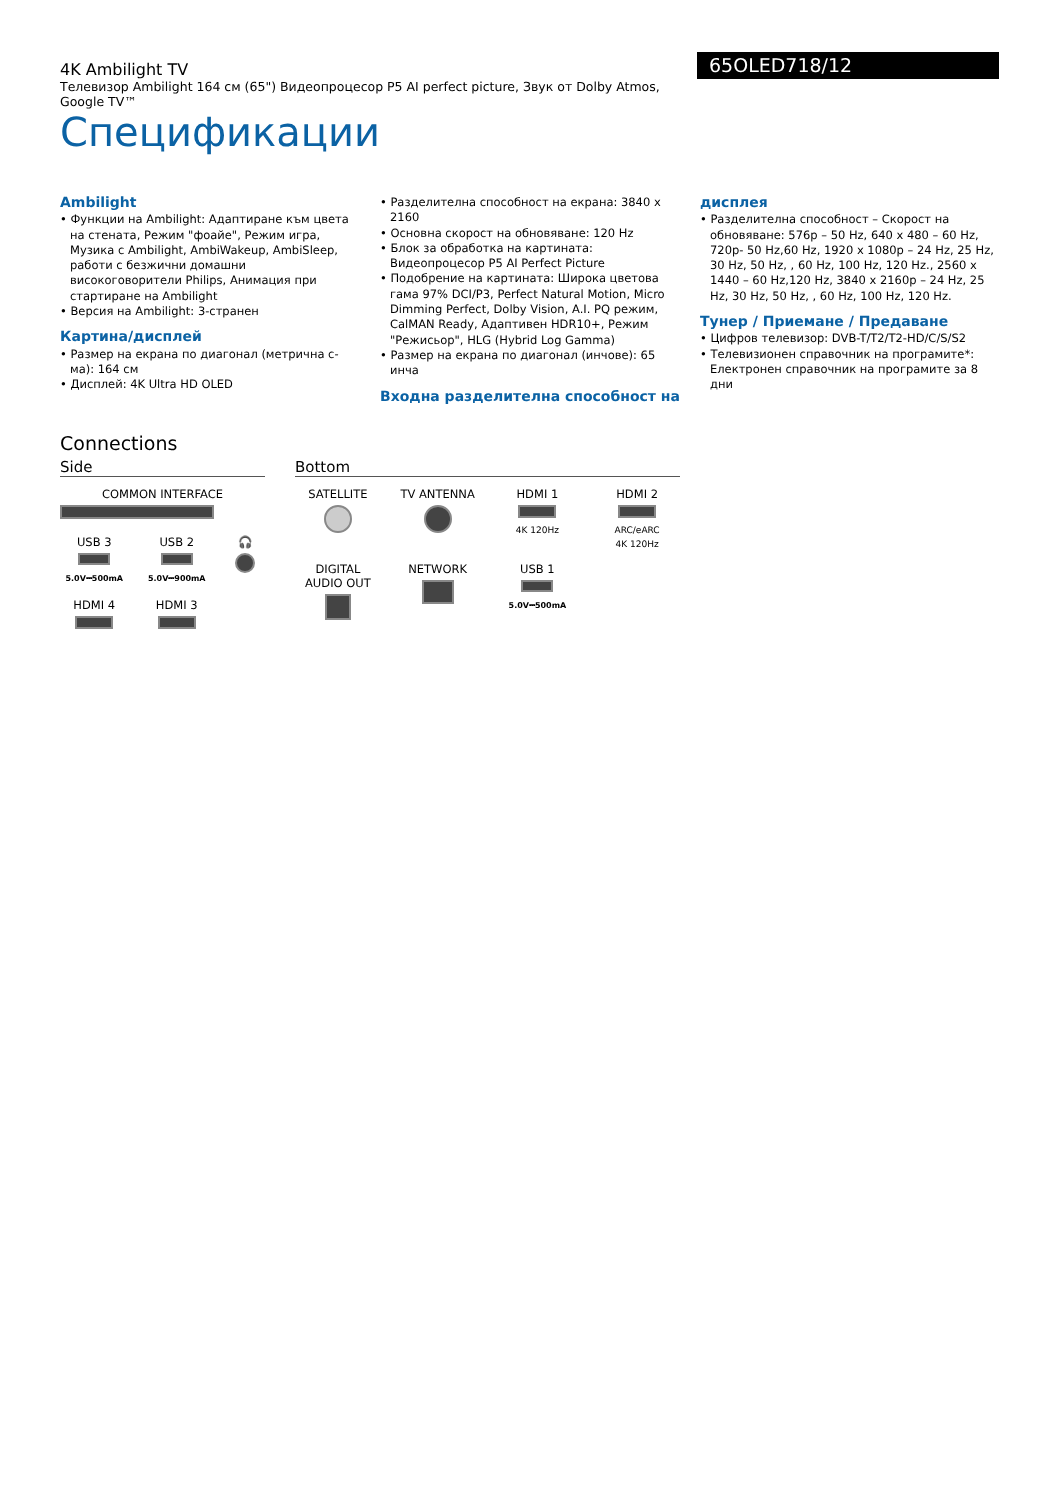65OLED718/12
4K Ambilight TV
Телевизор Ambilight 164 см (65") Видеопроцесор P5 AI perfect picture, Звук от Dolby Atmos, Google TV™
Спецификации
Ambilight
• Функции на Ambilight: Адаптиране към цвета на стената, Режим "фоайе", Режим игра, Музика с Ambilight, AmbiWakeup, AmbiSleep, работи с безжични домашни високоговорители Philips, Анимация при стартиране на Ambilight
• Версия на Ambilight: 3-странен
Картина/дисплей
• Размер на екрана по диагонал (метрична с-ма): 164 см
• Дисплей: 4K Ultra HD OLED
• Разделителна способност на екрана: 3840 x 2160
• Основна скорост на обновяване: 120 Hz
• Блок за обработка на картината: Видеопроцесор P5 AI Perfect Picture
• Подобрение на картината: Широка цветова гама 97% DCI/P3, Perfect Natural Motion, Micro Dimming Perfect, Dolby Vision, A.I. PQ режим, CalMAN Ready, Адаптивен HDR10+, Режим "Режисьор", HLG (Hybrid Log Gamma)
• Размер на екрана по диагонал (инчове): 65 инча
Входна разделителна способност на
дисплея
• Разделителна способност – Скорост на обновяване: 576p – 50 Hz, 640 x 480 – 60 Hz, 720p- 50 Hz,60 Hz, 1920 x 1080p – 24 Hz, 25 Hz, 30 Hz, 50 Hz, , 60 Hz, 100 Hz, 120 Hz., 2560 x 1440 – 60 Hz,120 Hz, 3840 x 2160p – 24 Hz, 25 Hz, 30 Hz, 50 Hz, , 60 Hz, 100 Hz, 120 Hz.
Тунер / Приемане / Предаване
• Цифров телевизор: DVB-T/T2/T2-HD/C/S/S2
• Телевизионен справочник на програмите*: Електронен справочник на програмите за 8 дни
Connections
Side
COMMON INTERFACE
USB 3
5.0V⎓500mA
USB 2
5.0V⎓900mA
🎧
HDMI 4
HDMI 3
Bottom
SATELLITE
TV ANTENNA
HDMI 1
4K 120Hz
HDMI 2
ARC/eARC
4K 120Hz
DIGITAL
AUDIO OUT
NETWORK
USB 1
5.0V⎓500mA